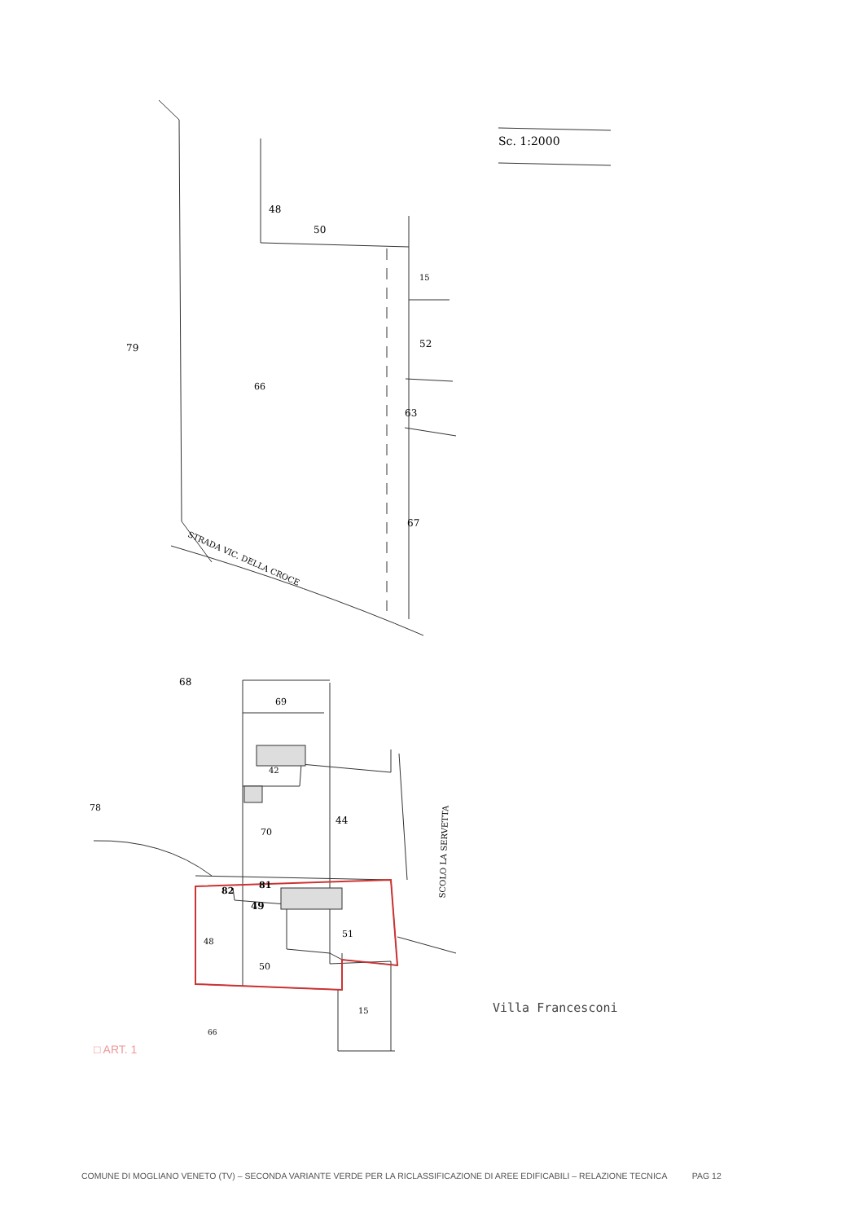Sc. 1:2000
48
50
15
79 52
66
63
67
STRADA VIC. DELLA CROCE
68
69
42
78
70
44
SCOLO LA SERVETTA
82
81
49
48
51
50
15
66
□ ART. 1
Villa Francesconi
COMUNE DI MOGLIANO VENETO (TV) – SECONDA VARIANTE VERDE PER LA RICLASSIFICAZIONE DI AREE EDIFICABILI – RELAZIONE TECNICA PAG 12